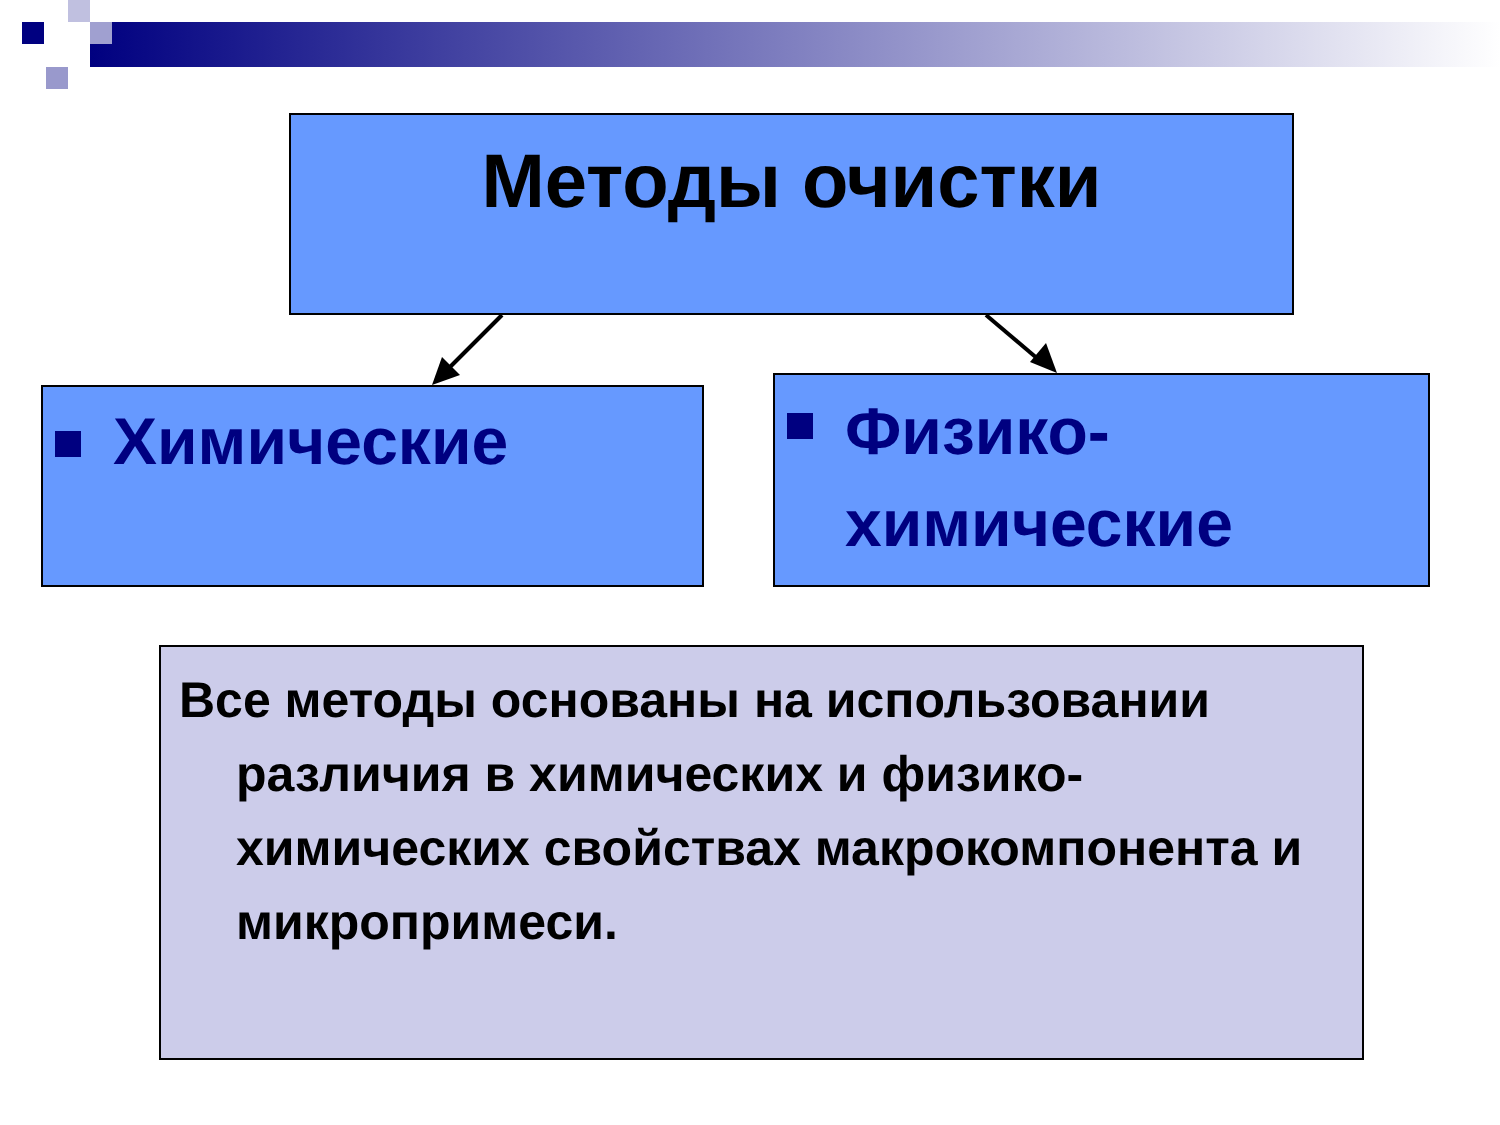Методы очистки
Химические
Физико-
химические
Все методы основаны на использовании различия в химических и физико-химических свойствах макрокомпонента и микропримеси.